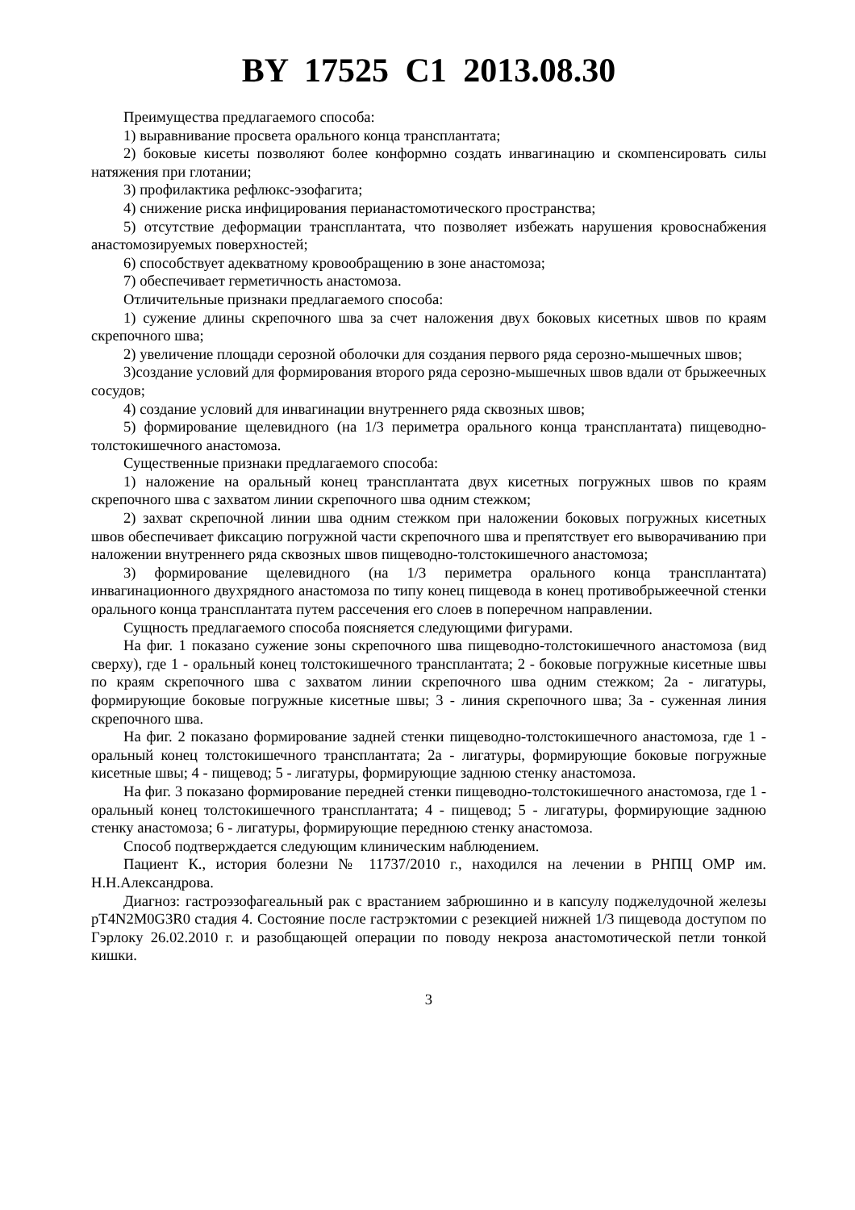BY 17525 C1 2013.08.30
Преимущества предлагаемого способа:
1) выравнивание просвета орального конца трансплантата;
2) боковые кисеты позволяют более конформно создать инвагинацию и скомпенсировать силы натяжения при глотании;
3) профилактика рефлюкс-эзофагита;
4) снижение риска инфицирования перианастомотического пространства;
5) отсутствие деформации трансплантата, что позволяет избежать нарушения кровоснабжения анастомозируемых поверхностей;
6) способствует адекватному кровообращению в зоне анастомоза;
7) обеспечивает герметичность анастомоза.
Отличительные признаки предлагаемого способа:
1) сужение длины скрепочного шва за счет наложения двух боковых кисетных швов по краям скрепочного шва;
2) увеличение площади серозной оболочки для создания первого ряда серозно-мышечных швов;
3)создание условий для формирования второго ряда серозно-мышечных швов вдали от брыжеечных сосудов;
4) создание условий для инвагинации внутреннего ряда сквозных швов;
5) формирование щелевидного (на 1/3 периметра орального конца трансплантата) пищеводно-толстокишечного анастомоза.
Существенные признаки предлагаемого способа:
1) наложение на оральный конец трансплантата двух кисетных погружных швов по краям скрепочного шва с захватом линии скрепочного шва одним стежком;
2) захват скрепочной линии шва одним стежком при наложении боковых погружных кисетных швов обеспечивает фиксацию погружной части скрепочного шва и препятствует его выворачиванию при наложении внутреннего ряда сквозных швов пищеводно-толстокишечного анастомоза;
3) формирование щелевидного (на 1/3 периметра орального конца трансплантата) инвагинационного двухрядного анастомоза по типу конец пищевода в конец противобрыжеечной стенки орального конца трансплантата путем рассечения его слоев в поперечном направлении.
Сущность предлагаемого способа поясняется следующими фигурами.
На фиг. 1 показано сужение зоны скрепочного шва пищеводно-толстокишечного анастомоза (вид сверху), где 1 - оральный конец толстокишечного трансплантата; 2 - боковые погружные кисетные швы по краям скрепочного шва с захватом линии скрепочного шва одним стежком; 2а - лигатуры, формирующие боковые погружные кисетные швы; 3 - линия скрепочного шва; 3а - суженная линия скрепочного шва.
На фиг. 2 показано формирование задней стенки пищеводно-толстокишечного анастомоза, где 1 - оральный конец толстокишечного трансплантата; 2а - лигатуры, формирующие боковые погружные кисетные швы; 4 - пищевод; 5 - лигатуры, формирующие заднюю стенку анастомоза.
На фиг. 3 показано формирование передней стенки пищеводно-толстокишечного анастомоза, где 1 - оральный конец толстокишечного трансплантата; 4 - пищевод; 5 - лигатуры, формирующие заднюю стенку анастомоза; 6 - лигатуры, формирующие переднюю стенку анастомоза.
Способ подтверждается следующим клиническим наблюдением.
Пациент К., история болезни № 11737/2010 г., находился на лечении в РНПЦ ОМР им. Н.Н.Александрова.
Диагноз: гастроэзофагеальный рак с врастанием забрюшинно и в капсулу поджелудочной железы pT4N2M0G3R0 стадия 4. Состояние после гастрэктомии с резекцией нижней 1/3 пищевода доступом по Гэрлоку 26.02.2010 г. и разобщающей операции по поводу некроза анастомотической петли тонкой кишки.
3